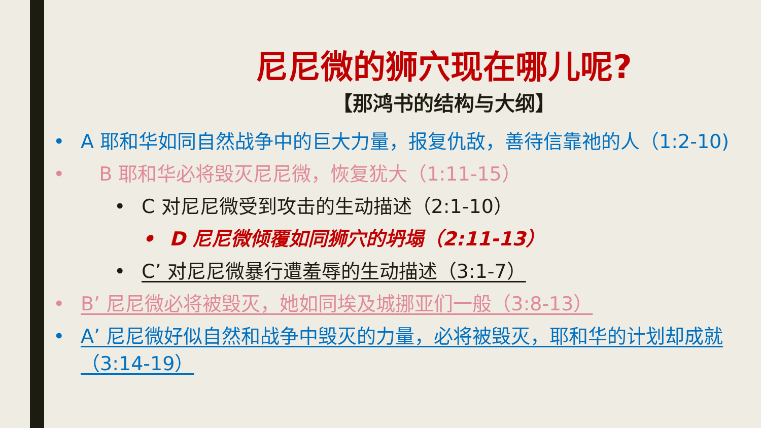尼尼微的狮穴现在哪儿呢?
【那鸿书的结构与大纲】
• A 耶和华如同自然战争中的巨大力量，报复仇敌，善待信靠祂的人（1:2-10)
• B 耶和华必将毁灭尼尼微，恢复犹大（1:11-15）
• C 对尼尼微受到攻击的生动描述（2:1-10）
• D 尼尼微倾覆如同狮穴的坍塌（2:11-13）
• C’ 对尼尼微暴行遭羞辱的生动描述（3:1-7）
• B’ 尼尼微必将被毁灭，她如同埃及城挪亚们一般（3:8-13）
• A’ 尼尼微好似自然和战争中毁灭的力量，必将被毁灭，耶和华的计划却成就（3:14-19）